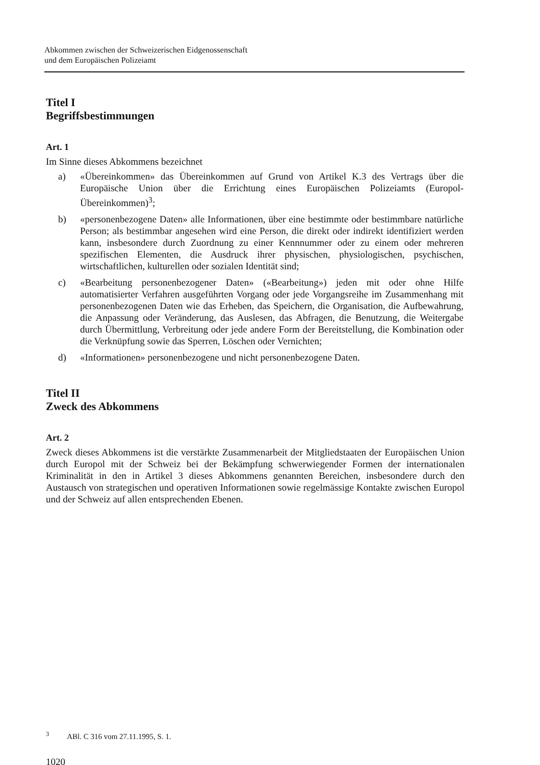Abkommen zwischen der Schweizerischen Eidgenossenschaft
und dem Europäischen Polizeiamt
Titel I
Begriffsbestimmungen
Art. 1
Im Sinne dieses Abkommens bezeichnet
a) «Übereinkommen» das Übereinkommen auf Grund von Artikel K.3 des Vertrags über die Europäische Union über die Errichtung eines Europäischen Polizeiamts (Europol-Übereinkommen)<sup>3</sup>;
b) «personenbezogene Daten» alle Informationen, über eine bestimmte oder bestimmbare natürliche Person; als bestimmbar angesehen wird eine Person, die direkt oder indirekt identifiziert werden kann, insbesondere durch Zuordnung zu einer Kennnummer oder zu einem oder mehreren spezifischen Elementen, die Ausdruck ihrer physischen, physiologischen, psychischen, wirtschaftlichen, kulturellen oder sozialen Identität sind;
c) «Bearbeitung personenbezogener Daten» («Bearbeitung») jeden mit oder ohne Hilfe automatisierter Verfahren ausgeführten Vorgang oder jede Vorgangsreihe im Zusammenhang mit personenbezogenen Daten wie das Erheben, das Speichern, die Organisation, die Aufbewahrung, die Anpassung oder Veränderung, das Auslesen, das Abfragen, die Benutzung, die Weitergabe durch Übermittlung, Verbreitung oder jede andere Form der Bereitstellung, die Kombination oder die Verknüpfung sowie das Sperren, Löschen oder Vernichten;
d) «Informationen» personenbezogene und nicht personenbezogene Daten.
Titel II
Zweck des Abkommens
Art. 2
Zweck dieses Abkommens ist die verstärkte Zusammenarbeit der Mitgliedstaaten der Europäischen Union durch Europol mit der Schweiz bei der Bekämpfung schwerwiegender Formen der internationalen Kriminalität in den in Artikel 3 dieses Abkommens genannten Bereichen, insbesondere durch den Austausch von strategischen und operativen Informationen sowie regelmässige Kontakte zwischen Europol und der Schweiz auf allen entsprechenden Ebenen.
<sup>3</sup> ABl. C 316 vom 27.11.1995, S. 1.
1020